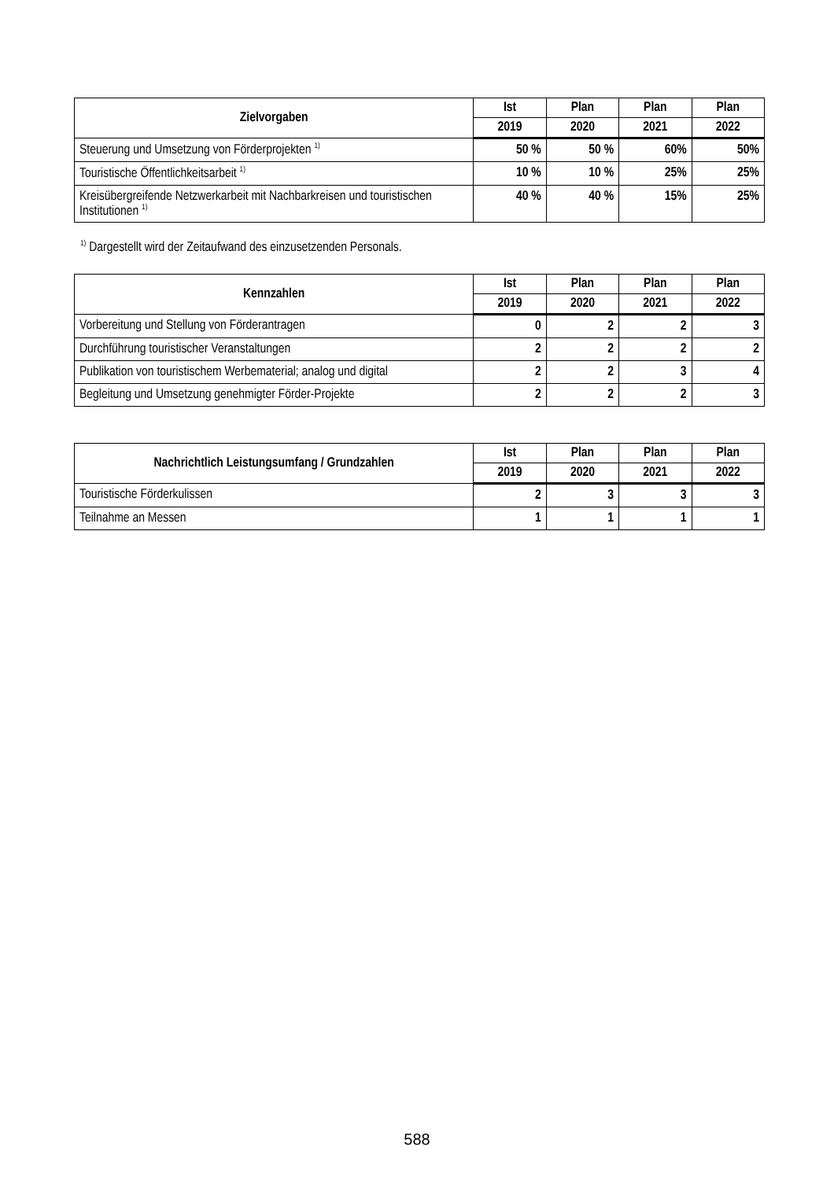| Zielvorgaben | Ist | Plan | Plan | Plan |
| --- | --- | --- | --- | --- |
| | 2019 | 2020 | 2021 | 2022 |
| Steuerung und Umsetzung von Förderprojekten <sup>1)</sup> | 50 % | 50 % | 60% | 50% |
| Touristische Öffentlichkeitsarbeit <sup>1)</sup> | 10 % | 10 % | 25% | 25% |
| Kreisübergreifende Netzwerkarbeit mit Nachbarkreisen und touristischen Institutionen <sup>1)</sup> | 40 % | 40 % | 15% | 25% |
<sup>1)</sup> Dargestellt wird der Zeitaufwand des einzusetzenden Personals.
| Kennzahlen | Ist | Plan | Plan | Plan |
| --- | --- | --- | --- | --- |
| | 2019 | 2020 | 2021 | 2022 |
| Vorbereitung und Stellung von Förderantragen | 0 | 2 | 2 | 3 |
| Durchführung touristischer Veranstaltungen | 2 | 2 | 2 | 2 |
| Publikation von touristischem Werbematerial; analog und digital | 2 | 2 | 3 | 4 |
| Begleitung und Umsetzung genehmigter Förder-Projekte | 2 | 2 | 2 | 3 |
| Nachrichtlich Leistungsumfang / Grundzahlen | Ist | Plan | Plan | Plan |
| --- | --- | --- | --- | --- |
| | 2019 | 2020 | 2021 | 2022 |
| Touristische Förderkulissen | 2 | 3 | 3 | 3 |
| Teilnahme an Messen | 1 | 1 | 1 | 1 |
588